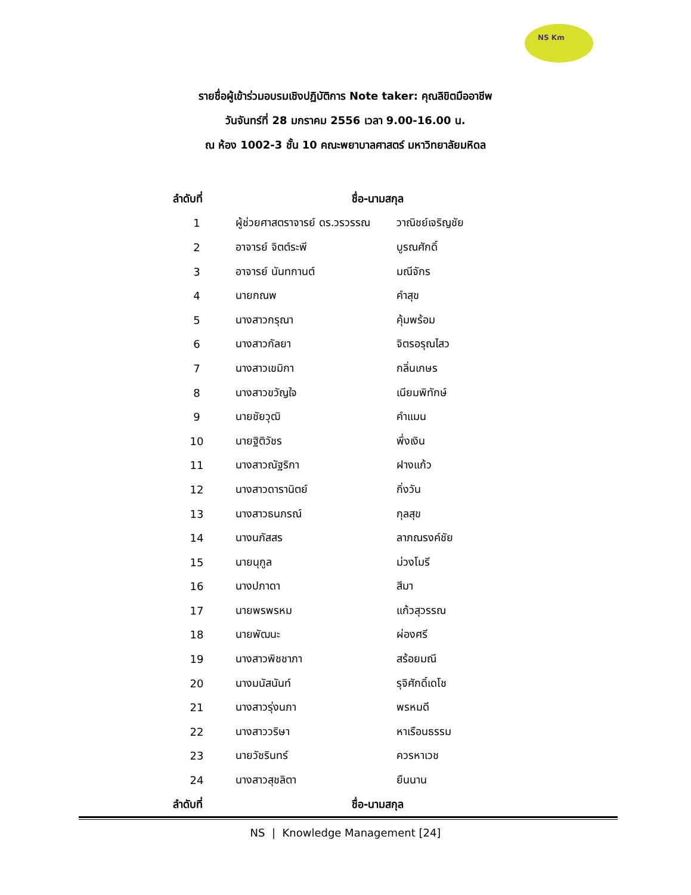NS Km
รายชื่อผู้เข้าร่วมอบรมเชิงปฏิบัติการ Note taker: คุณลิขิตมืออาชีพ
วันจันทร์ที่ 28 มกราคม 2556 เวลา 9.00-16.00 น.
ณ ห้อง 1002-3 ชั้น 10 คณะพยาบาลศาสตร์ มหาวิทยาลัยมหิดล
| ลำดับที่ | ชื่อ-นามสกุล | |
| --- | --- | --- |
| 1 | ผู้ช่วยศาสตราจารย์ ดร.วรวรรณ | วาณิชย์เจริญชัย |
| 2 | อาจารย์ จิตต์ระพี | บูรณศักดิ์ |
| 3 | อาจารย์ นันทกานต์ | มณีจักร |
| 4 | นายกณพ | คำสุข |
| 5 | นางสาวกรุณา | คุ้มพร้อม |
| 6 | นางสาวกัลยา | จิตรอรุณไสว |
| 7 | นางสาวเขมิกา | กลิ่นเกษร |
| 8 | นางสาวขวัญใจ | เนียมพิทักษ์ |
| 9 | นายชัยวุฒิ | คำแมน |
| 10 | นายฐิติวัชร | พึ่งเงิน |
| 11 | นางสาวณัฐริกา | ฝางแก้ว |
| 12 | นางสาวดารานิตย์ | กิ่งวัน |
| 13 | นางสาวธนภรณ์ | กุลสุข |
| 14 | นางนภัสสร | ลาภณรงค์ชัย |
| 15 | นายนุกูล | ม่วงโมรี |
| 16 | นางปภาดา | สีมา |
| 17 | นายพรพรหม | แก้วสุวรรณ |
| 18 | นายพัฒนะ | ผ่องศรี |
| 19 | นางสาวพิชชาภา | สร้อยมณี |
| 20 | นางมนัสนันท์ | รุจิศักดิ์เดโช |
| 21 | นางสาวรุ่งนภา | พรหมดี |
| 22 | นางสาววริษา | หาเรือนธรรม |
| 23 | นายวัชรินทร์ | ควรหาเวช |
| 24 | นางสาวสุชลิตา | ยืนนาน |
| ลำดับที่ | ชื่อ-นามสกุล | |
NS | Knowledge Management [24]